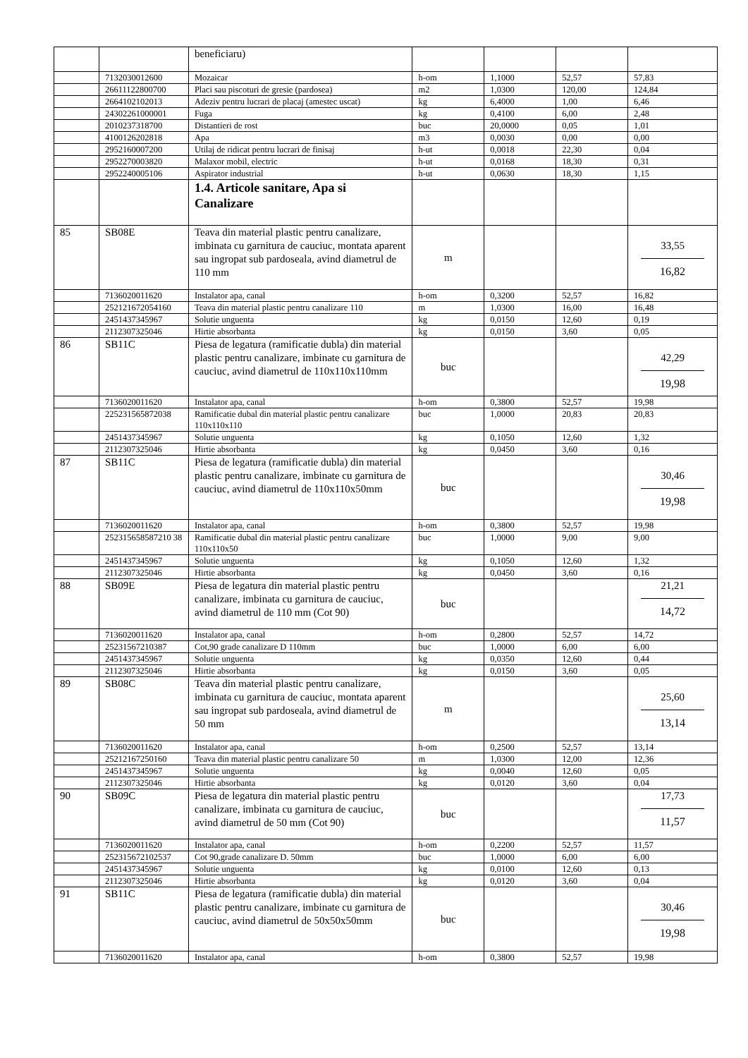| | | beneficiaru) | | | | |
| | 7132030012600 | Mozaicar | h-om | 1,1000 | 52,57 | 57,83 |
| | 26611122800700 | Placi sau piscoturi de gresie (pardosea) | m2 | 1,0300 | 120,00 | 124,84 |
| | 2664102102013 | Adeziv pentru lucrari de placaj (amestec uscat) | kg | 6,4000 | 1,00 | 6,46 |
| | 24302261000001 | Fuga | kg | 0,4100 | 6,00 | 2,48 |
| | 2010237318700 | Distantieri de rost | buc | 20,0000 | 0,05 | 1,01 |
| | 4100126202818 | Apa | m3 | 0,0030 | 0,00 | 0,00 |
| | 2952160007200 | Utilaj de ridicat pentru lucrari de finisaj | h-ut | 0,0018 | 22,30 | 0,04 |
| | 2952270003820 | Malaxor mobil, electric | h-ut | 0,0168 | 18,30 | 0,31 |
| | 2952240005106 | Aspirator industrial | h-ut | 0,0630 | 18,30 | 1,15 |
| | | 1.4. Articole sanitare, Apa si Canalizare | | | | |
| 85 | SB08E | Teava din material plastic pentru canalizare, imbinata cu garnitura de cauciuc, montata aparent sau ingropat sub pardoseala, avind diametrul de 110 mm | m | | | 33,55 16,82 |
| | 7136020011620 | Instalator apa, canal | h-om | 0,3200 | 52,57 | 16,82 |
| | 252121672054160 | Teava din material plastic pentru canalizare 110 | m | 1,0300 | 16,00 | 16,48 |
| | 2451437345967 | Solutie unguenta | kg | 0,0150 | 12,60 | 0,19 |
| | 2112307325046 | Hirtie absorbanta | kg | 0,0150 | 3,60 | 0,05 |
| 86 | SB11C | Piesa de legatura (ramificatie dubla) din material plastic pentru canalizare, imbinate cu garnitura de cauciuc, avind diametrul de 110x110x110mm | buc | | | 42,29 19,98 |
| | 7136020011620 | Instalator apa, canal | h-om | 0,3800 | 52,57 | 19,98 |
| | 225231565872038 | Ramificatie dubal din material plastic pentru canalizare 110x110x110 | buc | 1,0000 | 20,83 | 20,83 |
| | 2451437345967 | Solutie unguenta | kg | 0,1050 | 12,60 | 1,32 |
| | 2112307325046 | Hirtie absorbanta | kg | 0,0450 | 3,60 | 0,16 |
| 87 | SB11C | Piesa de legatura (ramificatie dubla) din material plastic pentru canalizare, imbinate cu garnitura de cauciuc, avind diametrul de 110x110x50mm | buc | | | 30,46 19,98 |
| | 7136020011620 | Instalator apa, canal | h-om | 0,3800 | 52,57 | 19,98 |
| | 252315658587210 38 | Ramificatie dubal din material plastic pentru canalizare 110x110x50 | buc | 1,0000 | 9,00 | 9,00 |
| | 2451437345967 | Solutie unguenta | kg | 0,1050 | 12,60 | 1,32 |
| | 2112307325046 | Hirtie absorbanta | kg | 0,0450 | 3,60 | 0,16 |
| 88 | SB09E | Piesa de legatura din material plastic pentru canalizare, imbinata cu garnitura de cauciuc, avind diametrul de 110 mm (Cot 90) | buc | | | 21,21 14,72 |
| | 7136020011620 | Instalator apa, canal | h-om | 0,2800 | 52,57 | 14,72 |
| | 25231567210387 | Cot,90 grade canalizare D 110mm | buc | 1,0000 | 6,00 | 6,00 |
| | 2451437345967 | Solutie unguenta | kg | 0,0350 | 12,60 | 0,44 |
| | 2112307325046 | Hirtie absorbanta | kg | 0,0150 | 3,60 | 0,05 |
| 89 | SB08C | Teava din material plastic pentru canalizare, imbinata cu garnitura de cauciuc, montata aparent sau ingropat sub pardoseala, avind diametrul de 50 mm | m | | | 25,60 13,14 |
| | 7136020011620 | Instalator apa, canal | h-om | 0,2500 | 52,57 | 13,14 |
| | 25212167250160 | Teava din material plastic pentru canalizare 50 | m | 1,0300 | 12,00 | 12,36 |
| | 2451437345967 | Solutie unguenta | kg | 0,0040 | 12,60 | 0,05 |
| | 2112307325046 | Hirtie absorbanta | kg | 0,0120 | 3,60 | 0,04 |
| 90 | SB09C | Piesa de legatura din material plastic pentru canalizare, imbinata cu garnitura de cauciuc, avind diametrul de 50 mm (Cot 90) | buc | | | 17,73 11,57 |
| | 7136020011620 | Instalator apa, canal | h-om | 0,2200 | 52,57 | 11,57 |
| | 252315672102537 | Cot 90,grade canalizare D. 50mm | buc | 1,0000 | 6,00 | 6,00 |
| | 2451437345967 | Solutie unguenta | kg | 0,0100 | 12,60 | 0,13 |
| | 2112307325046 | Hirtie absorbanta | kg | 0,0120 | 3,60 | 0,04 |
| 91 | SB11C | Piesa de legatura (ramificatie dubla) din material plastic pentru canalizare, imbinate cu garnitura de cauciuc, avind diametrul de 50x50x50mm | buc | | | 30,46 19,98 |
| | 7136020011620 | Instalator apa, canal | h-om | 0,3800 | 52,57 | 19,98 |